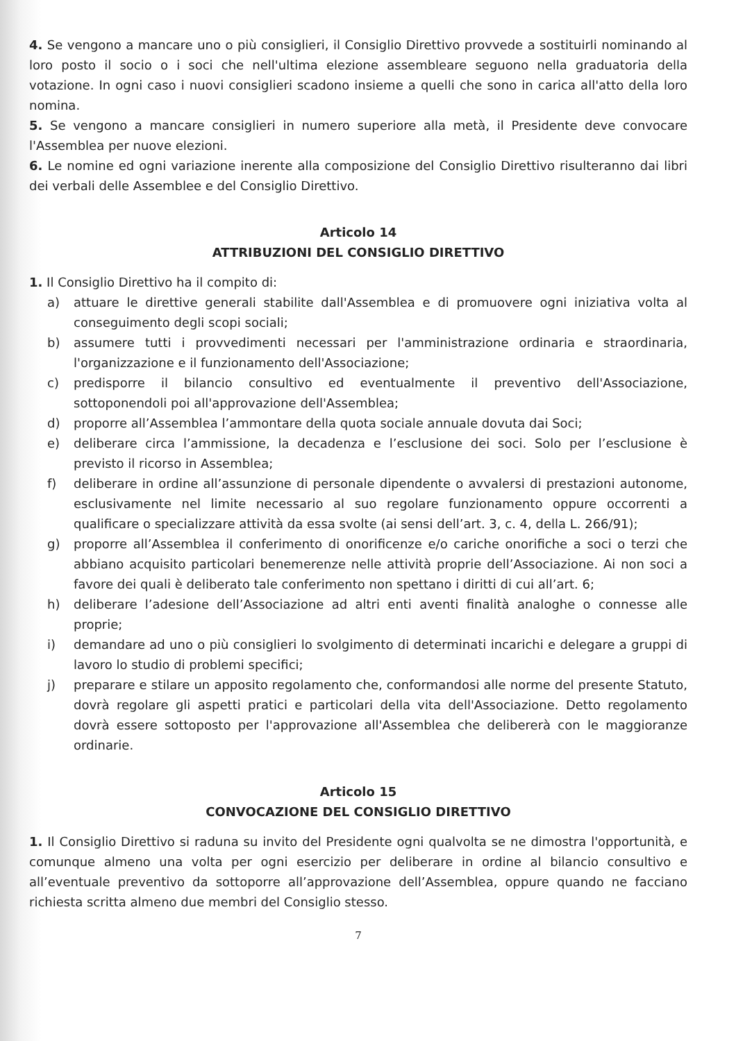4. Se vengono a mancare uno o più consiglieri, il Consiglio Direttivo provvede a sostituirli nominando al loro posto il socio o i soci che nell'ultima elezione assembleare seguono nella graduatoria della votazione. In ogni caso i nuovi consiglieri scadono insieme a quelli che sono in carica all'atto della loro nomina.
5. Se vengono a mancare consiglieri in numero superiore alla metà, il Presidente deve convocare l'Assemblea per nuove elezioni.
6. Le nomine ed ogni variazione inerente alla composizione del Consiglio Direttivo risulteranno dai libri dei verbali delle Assemblee e del Consiglio Direttivo.
Articolo 14
ATTRIBUZIONI DEL CONSIGLIO DIRETTIVO
1. Il Consiglio Direttivo ha il compito di:
a) attuare le direttive generali stabilite dall'Assemblea e di promuovere ogni iniziativa volta al conseguimento degli scopi sociali;
b) assumere tutti i provvedimenti necessari per l'amministrazione ordinaria e straordinaria, l'organizzazione e il funzionamento dell'Associazione;
c) predisporre il bilancio consultivo ed eventualmente il preventivo dell'Associazione, sottoponendoli poi all'approvazione dell'Assemblea;
d) proporre all’Assemblea l’ammontare della quota sociale annuale dovuta dai Soci;
e) deliberare circa l’ammissione, la decadenza e l’esclusione dei soci. Solo per l’esclusione è previsto il ricorso in Assemblea;
f) deliberare in ordine all’assunzione di personale dipendente o avvalersi di prestazioni autonome, esclusivamente nel limite necessario al suo regolare funzionamento oppure occorrenti a qualificare o specializzare attività da essa svolte (ai sensi dell’art. 3, c. 4, della L. 266/91);
g) proporre all’Assemblea il conferimento di onorificenze e/o cariche onorifiche a soci o terzi che abbiano acquisito particolari benemerenze nelle attività proprie dell’Associazione. Ai non soci a favore dei quali è deliberato tale conferimento non spettano i diritti di cui all’art. 6;
h) deliberare l’adesione dell’Associazione ad altri enti aventi finalità analoghe o connesse alle proprie;
i) demandare ad uno o più consiglieri lo svolgimento di determinati incarichi e delegare a gruppi di lavoro lo studio di problemi specifici;
j) preparare e stilare un apposito regolamento che, conformandosi alle norme del presente Statuto, dovrà regolare gli aspetti pratici e particolari della vita dell'Associazione. Detto regolamento dovrà essere sottoposto per l'approvazione all'Assemblea che delibererà con le maggioranze ordinarie.
Articolo 15
CONVOCAZIONE DEL CONSIGLIO DIRETTIVO
1. Il Consiglio Direttivo si raduna su invito del Presidente ogni qualvolta se ne dimostra l'opportunità, e comunque almeno una volta per ogni esercizio per deliberare in ordine al bilancio consultivo e all’eventuale preventivo da sottoporre all’approvazione dell’Assemblea, oppure quando ne facciano richiesta scritta almeno due membri del Consiglio stesso.
7